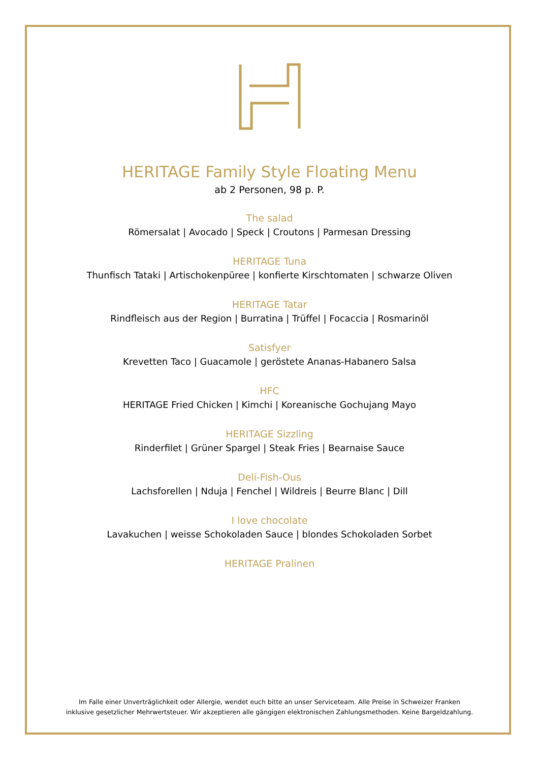HERITAGE Family Style Floating Menu
ab 2 Personen, 98 p. P.
The salad
Römersalat | Avocado | Speck | Croutons | Parmesan Dressing
HERITAGE Tuna
Thunfisch Tataki | Artischokenpüree | konfierte Kirschtomaten | schwarze Oliven
HERITAGE Tatar
Rindfleisch aus der Region | Burratina | Trüffel | Focaccia | Rosmarinöl
Satisfyer
Krevetten Taco | Guacamole | geröstete Ananas-Habanero Salsa
HFC
HERITAGE Fried Chicken | Kimchi | Koreanische Gochujang Mayo
HERITAGE Sizzling
Rinderfilet | Grüner Spargel | Steak Fries | Bearnaise Sauce
Deli-Fish-Ous
Lachsforellen | Nduja | Fenchel | Wildreis | Beurre Blanc | Dill
I love chocolate
Lavakuchen | weisse Schokoladen Sauce | blondes Schokoladen Sorbet
HERITAGE Pralinen
Im Falle einer Unverträglichkeit oder Allergie, wendet euch bitte an unser Serviceteam. Alle Preise in Schweizer Franken
inklusive gesetzlicher Mehrwertsteuer. Wir akzeptieren alle gängigen elektronischen Zahlungsmethoden. Keine Bargeldzahlung.